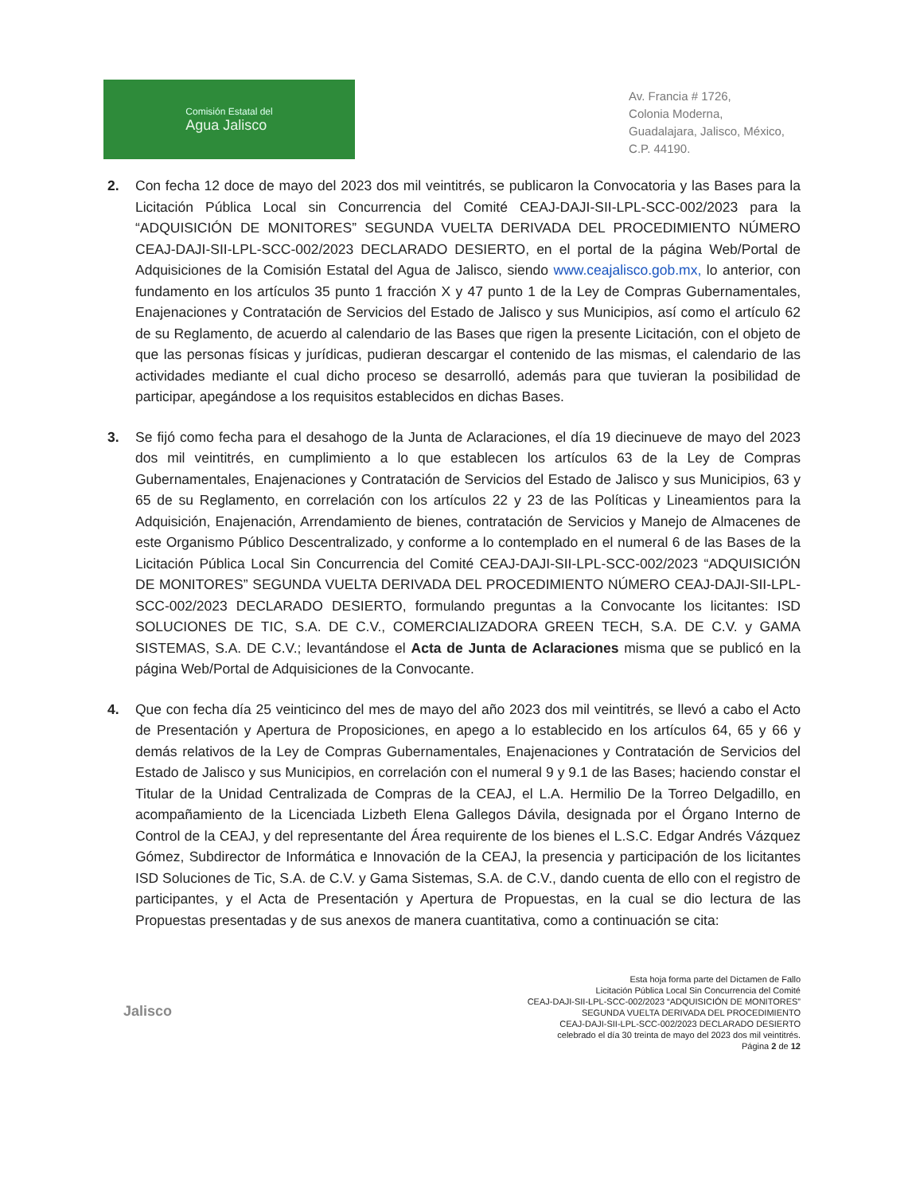Comisión Estatal del
Agua Jalisco
Av. Francia # 1726,
Colonia Moderna,
Guadalajara, Jalisco, México,
C.P. 44190.
2. Con fecha 12 doce de mayo del 2023 dos mil veintitrés, se publicaron la Convocatoria y las Bases para la Licitación Pública Local sin Concurrencia del Comité CEAJ-DAJI-SII-LPL-SCC-002/2023 para la “ADQUISICIÓN DE MONITORES” SEGUNDA VUELTA DERIVADA DEL PROCEDIMIENTO NÚMERO CEAJ-DAJI-SII-LPL-SCC-002/2023 DECLARADO DESIERTO, en el portal de la página Web/Portal de Adquisiciones de la Comisión Estatal del Agua de Jalisco, siendo www.ceajalisco.gob.mx, lo anterior, con fundamento en los artículos 35 punto 1 fracción X y 47 punto 1 de la Ley de Compras Gubernamentales, Enajenaciones y Contratación de Servicios del Estado de Jalisco y sus Municipios, así como el artículo 62 de su Reglamento, de acuerdo al calendario de las Bases que rigen la presente Licitación, con el objeto de que las personas físicas y jurídicas, pudieran descargar el contenido de las mismas, el calendario de las actividades mediante el cual dicho proceso se desarrolló, además para que tuvieran la posibilidad de participar, apegándose a los requisitos establecidos en dichas Bases.
3. Se fijó como fecha para el desahogo de la Junta de Aclaraciones, el día 19 diecinueve de mayo del 2023 dos mil veintitrés, en cumplimiento a lo que establecen los artículos 63 de la Ley de Compras Gubernamentales, Enajenaciones y Contratación de Servicios del Estado de Jalisco y sus Municipios, 63 y 65 de su Reglamento, en correlación con los artículos 22 y 23 de las Políticas y Lineamientos para la Adquisición, Enajenación, Arrendamiento de bienes, contratación de Servicios y Manejo de Almacenes de este Organismo Público Descentralizado, y conforme a lo contemplado en el numeral 6 de las Bases de la Licitación Pública Local Sin Concurrencia del Comité CEAJ-DAJI-SII-LPL-SCC-002/2023 “ADQUISICIÓN DE MONITORES” SEGUNDA VUELTA DERIVADA DEL PROCEDIMIENTO NÚMERO CEAJ-DAJI-SII-LPL-SCC-002/2023 DECLARADO DESIERTO, formulando preguntas a la Convocante los licitantes: ISD SOLUCIONES DE TIC, S.A. DE C.V., COMERCIALIZADORA GREEN TECH, S.A. DE C.V. y GAMA SISTEMAS, S.A. DE C.V.; levantándose el Acta de Junta de Aclaraciones misma que se publicó en la página Web/Portal de Adquisiciones de la Convocante.
4. Que con fecha día 25 veinticinco del mes de mayo del año 2023 dos mil veintitrés, se llevó a cabo el Acto de Presentación y Apertura de Proposiciones, en apego a lo establecido en los artículos 64, 65 y 66 y demás relativos de la Ley de Compras Gubernamentales, Enajenaciones y Contratación de Servicios del Estado de Jalisco y sus Municipios, en correlación con el numeral 9 y 9.1 de las Bases; haciendo constar el Titular de la Unidad Centralizada de Compras de la CEAJ, el L.A. Hermilio De la Torreo Delgadillo, en acompañamiento de la Licenciada Lizbeth Elena Gallegos Dávila, designada por el Órgano Interno de Control de la CEAJ, y del representante del Área requirente de los bienes el L.S.C. Edgar Andrés Vázquez Gómez, Subdirector de Informática e Innovación de la CEAJ, la presencia y participación de los licitantes ISD Soluciones de Tic, S.A. de C.V. y Gama Sistemas, S.A. de C.V., dando cuenta de ello con el registro de participantes, y el Acta de Presentación y Apertura de Propuestas, en la cual se dio lectura de las Propuestas presentadas y de sus anexos de manera cuantitativa, como a continuación se cita:
Jalisco
Esta hoja forma parte del Dictamen de Fallo
Licitación Pública Local Sin Concurrencia del Comité
CEAJ-DAJI-SII-LPL-SCC-002/2023 “ADQUISICIÓN DE MONITORES”
SEGUNDA VUELTA DERIVADA DEL PROCEDIMIENTO
CEAJ-DAJI-SII-LPL-SCC-002/2023 DECLARADO DESIERTO
celebrado el día 30 treinta de mayo del 2023 dos mil veintitrés.
Página 2 de 12